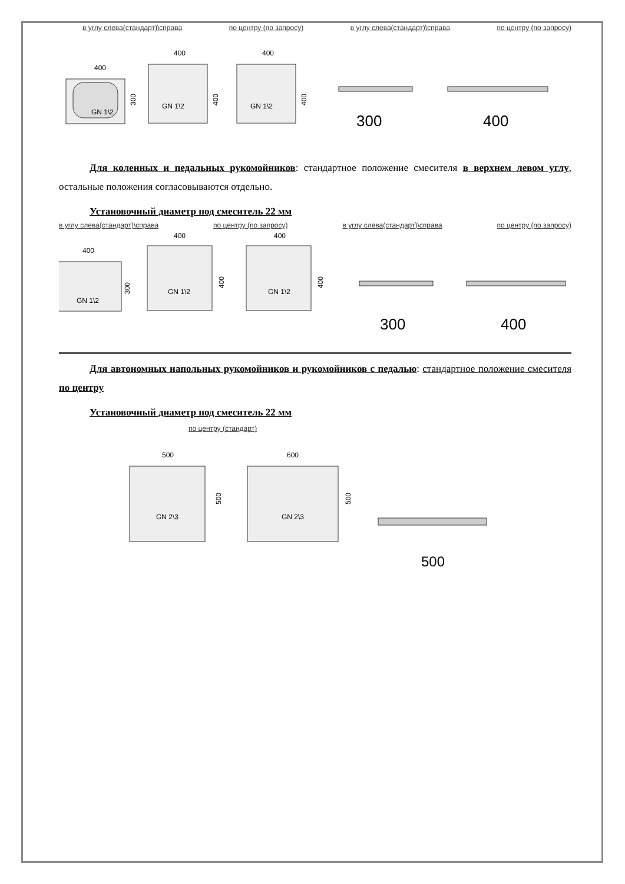в углу слева(стандарт)\справа по центру (по запросу) в углу слева(стандарт)\справа по центру (по запросу)
400
GN 1\2
300
400
GN 1\2
400
400
GN 1\2
400
300
400
Для коленных и педальных рукомойников: стандартное положение смесителя в верхнем левом углу, остальные положения согласовываются отдельно.
Установочный диаметр под смеситель 22 мм
в углу слева(стандарт)\справа по центру (по запросу) в углу слева(стандарт)\справа по центру (по запросу)
400
GN 1\2
300
400
GN 1\2
400
400
GN 1\2
400
300
400
Для автономных напольных рукомойников и рукомойников с педалью: стандартное положение смесителя по центру
Установочный диаметр под смеситель 22 мм
по центру (стандарт)
500
GN 2\3
500
600
GN 2\3
500
500